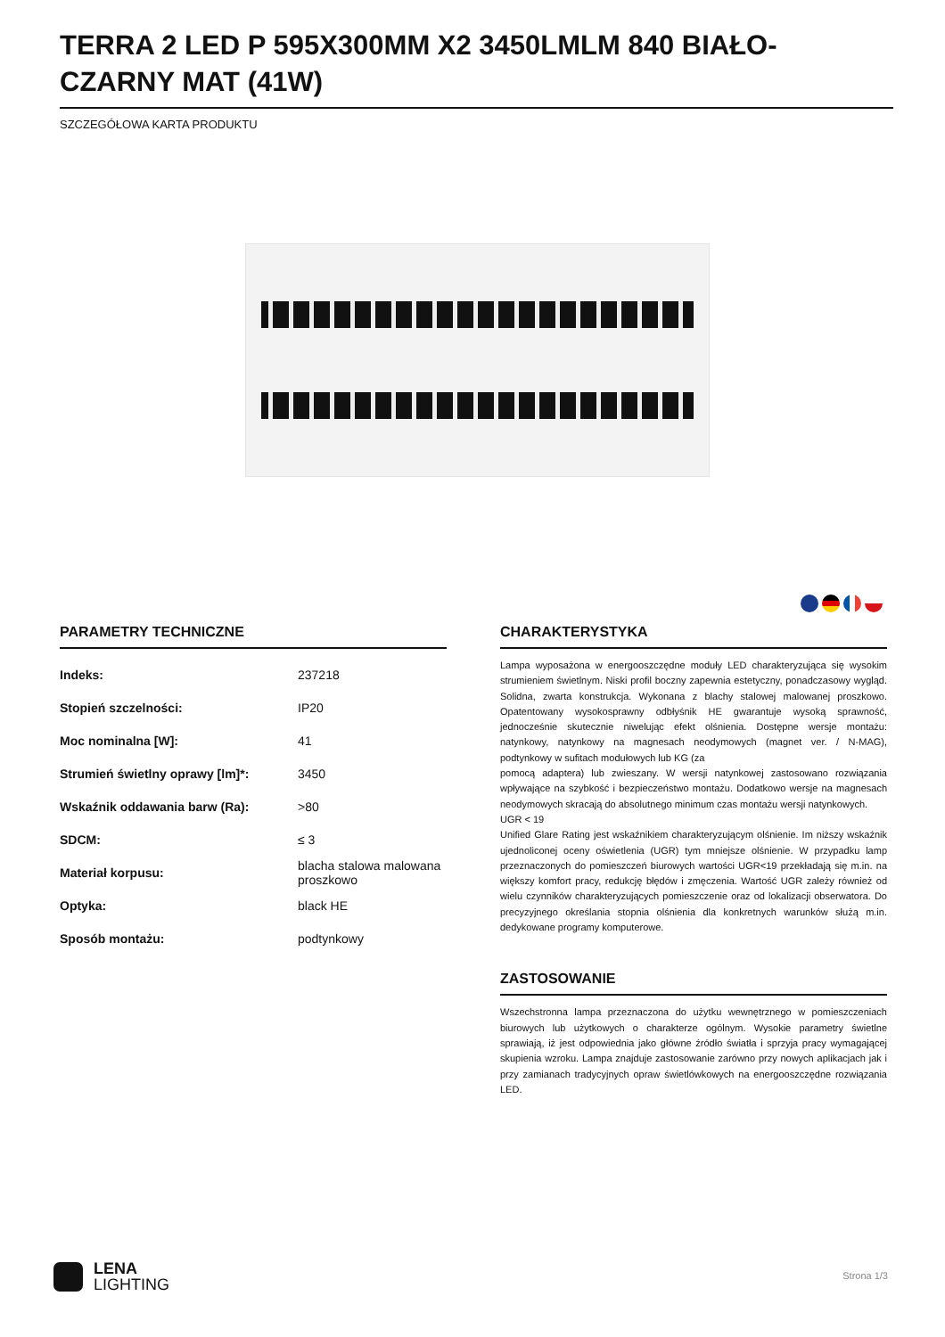TERRA 2 LED P 595X300MM X2 3450LMLM 840 BIAŁO-CZARNY MAT (41W)
SZCZEGÓŁOWA KARTA PRODUKTU
PARAMETRY TECHNICZNE
| Indeks: | 237218 |
| Stopień szczelności: | IP20 |
| Moc nominalna [W]: | 41 |
| Strumień świetlny oprawy [lm]*: | 3450 |
| Wskaźnik oddawania barw (Ra): | >80 |
| SDCM: | ≤ 3 |
| Materiał korpusu: | blacha stalowa malowana proszkowo |
| Optyka: | black HE |
| Sposób montażu: | podtynkowy |
CHARAKTERYSTYKA
Lampa wyposażona w energooszczędne moduły LED charakteryzująca się wysokim strumieniem świetlnym. Niski profil boczny zapewnia estetyczny, ponadczasowy wygląd. Solidna, zwarta konstrukcja. Wykonana z blachy stalowej malowanej proszkowo. Opatentowany wysokosprawny odbłyśnik HE gwarantuje wysoką sprawność, jednocześnie skutecznie niwelując efekt olśnienia. Dostępne wersje montażu: natynkowy, natynkowy na magnesach neodymowych (magnet ver. / N-MAG), podtynkowy w sufitach modułowych lub KG (za
pomocą adaptera) lub zwieszany. W wersji natynkowej zastosowano rozwiązania wpływające na szybkość i bezpieczeństwo montażu. Dodatkowo wersje na magnesach neodymowych skracają do absolutnego minimum czas montażu wersji natynkowych.
UGR < 19
Unified Glare Rating jest wskaźnikiem charakteryzującym olśnienie. Im niższy wskaźnik ujednoliconej oceny oświetlenia (UGR) tym mniejsze olśnienie. W przypadku lamp przeznaczonych do pomieszczeń biurowych wartości UGR<19 przekładają się m.in. na większy komfort pracy, redukcję błędów i zmęczenia. Wartość UGR zależy również od wielu czynników charakteryzujących pomieszczenie oraz od lokalizacji obserwatora. Do precyzyjnego określania stopnia olśnienia dla konkretnych warunków służą m.in. dedykowane programy komputerowe.
ZASTOSOWANIE
Wszechstronna lampa przeznaczona do użytku wewnętrznego w pomieszczeniach biurowych lub użytkowych o charakterze ogólnym. Wysokie parametry świetlne sprawiają, iż jest odpowiednia jako główne źródło światła i sprzyja pracy wymagającej skupienia wzroku. Lampa znajduje zastosowanie zarówno przy nowych aplikacjach jak i przy zamianach tradycyjnych opraw świetlówkowych na energooszczędne rozwiązania LED.
LENA
LIGHTING
Strona 1/3